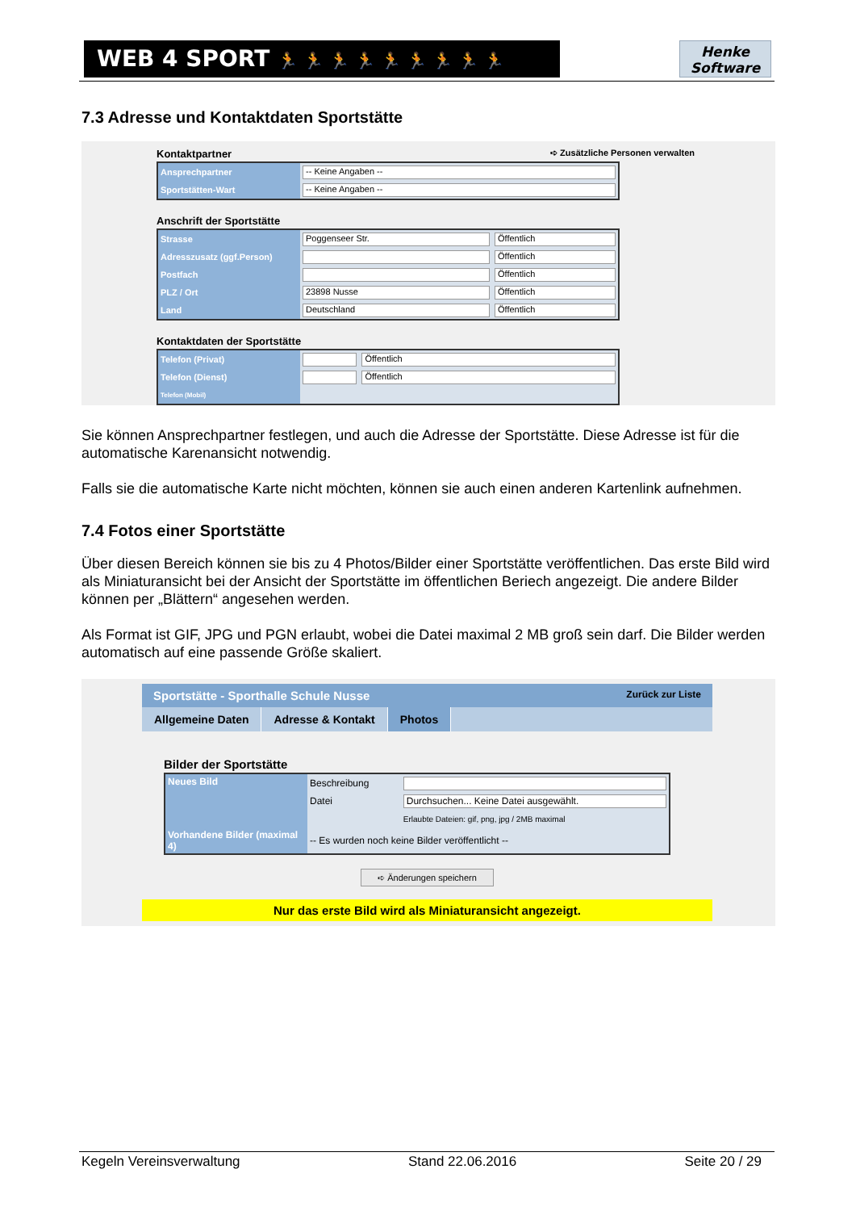WEB 4 SPORT 🏃 🏃 🏃 🏃 🏃 🏃 🏃 🏃 🏃
Henke
Software
7.3 Adresse und Kontaktdaten Sportstätte
Kontaktpartner ➪ Zusätzliche Personen verwalten
| Ansprechpartner | -- Keine Angaben -- |
| Sportstätten-Wart | -- Keine Angaben -- |
Anschrift der Sportstätte
| Strasse | Poggenseer Str. | Öffentlich |
| Adresszusatz (ggf.Person) | | Öffentlich |
| Postfach | | Öffentlich |
| PLZ / Ort | 23898 Nusse | Öffentlich |
| Land | Deutschland | Öffentlich |
Kontaktdaten der Sportstätte
| Telefon (Privat) | | Öffentlich |
| Telefon (Dienst) | | Öffentlich |
| Telefon (Mobil) | | |
Sie können Ansprechpartner festlegen, und auch die Adresse der Sportstätte. Diese Adresse ist für die automatische Karenansicht notwendig.
Falls sie die automatische Karte nicht möchten, können sie auch einen anderen Kartenlink aufnehmen.
7.4 Fotos einer Sportstätte
Über diesen Bereich können sie bis zu 4 Photos/Bilder einer Sportstätte veröffentlichen. Das erste Bild wird als Miniaturansicht bei der Ansicht der Sportstätte im öffentlichen Beriech angezeigt. Die andere Bilder können per „Blättern“ angesehen werden.
Als Format ist GIF, JPG und PGN erlaubt, wobei die Datei maximal 2 MB groß sein darf. Die Bilder werden automatisch auf eine passende Größe skaliert.
Sportstätte - Sporthalle Schule Nusse Zurück zur Liste
Allgemeine Daten Adresse & Kontakt Photos
Bilder der Sportstätte
| Neues Bild | Beschreibung | |
| | Datei | Durchsuchen... Keine Datei ausgewählt. |
| | | Erlaubte Dateien: gif, png, jpg / 2MB maximal |
| Vorhandene Bilder (maximal 4) | -- Es wurden noch keine Bilder veröffentlicht -- | |
➪ Änderungen speichern
Nur das erste Bild wird als Miniaturansicht angezeigt.
Kegeln Vereinsverwaltung Stand 22.06.2016 Seite 20 / 29